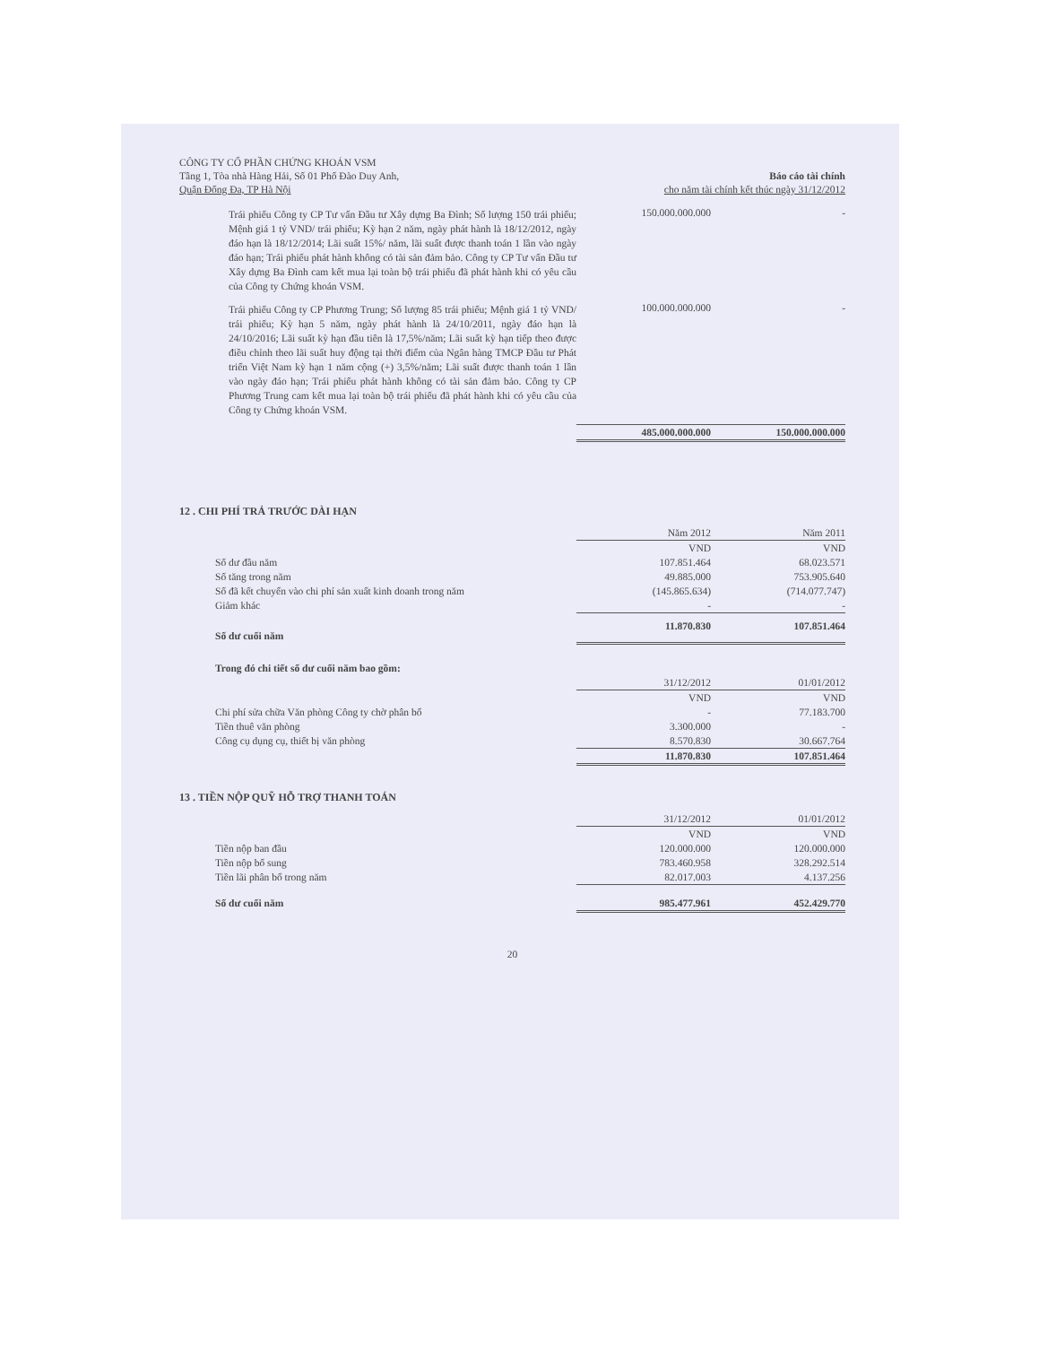CÔNG TY CỔ PHẦN CHỨNG KHOÁN VSM
Tầng 1, Tòa nhà Hàng Hải, Số 01 Phố Đào Duy Anh,
Quận Đống Đa, TP Hà Nội
Báo cáo tài chính
cho năm tài chính kết thúc ngày 31/12/2012
| Trái phiếu Công ty CP Tư vấn Đầu tư Xây dựng Ba Đình; Số lượng 150 trái phiếu; Mệnh giá 1 tỷ VND/ trái phiếu; Kỳ hạn 2 năm, ngày phát hành là 18/12/2012, ngày đáo hạn là 18/12/2014; Lãi suất 15%/ năm, lãi suất được thanh toán 1 lần vào ngày đáo hạn; Trái phiếu phát hành không có tài sản đảm bảo. Công ty CP Tư vấn Đầu tư Xây dựng Ba Đình cam kết mua lại toàn bộ trái phiếu đã phát hành khi có yêu cầu của Công ty Chứng khoán VSM. | 150.000.000.000 | - |
| Trái phiếu Công ty CP Phương Trung; Số lượng 85 trái phiếu; Mệnh giá 1 tỷ VND/ trái phiếu; Kỳ hạn 5 năm, ngày phát hành là 24/10/2011, ngày đáo hạn là 24/10/2016; Lãi suất kỳ hạn đầu tiên là 17,5%/năm; Lãi suất kỳ hạn tiếp theo được điều chỉnh theo lãi suất huy động tại thời điểm của Ngân hàng TMCP Đầu tư Phát triển Việt Nam kỳ hạn 1 năm cộng (+) 3,5%/năm; Lãi suất được thanh toán 1 lần vào ngày đáo hạn; Trái phiếu phát hành không có tài sản đảm bảo. Công ty CP Phương Trung cam kết mua lại toàn bộ trái phiếu đã phát hành khi có yêu cầu của Công ty Chứng khoán VSM. | 100.000.000.000 | - |
| | 485.000.000.000 | 150.000.000.000 |
12 . CHI PHÍ TRẢ TRƯỚC DÀI HẠN
| | Năm 2012 | Năm 2011 |
| | VND | VND |
| Số dư đầu năm | 107.851.464 | 68.023.571 |
| Số tăng trong năm | 49.885.000 | 753.905.640 |
| Số đã kết chuyển vào chi phí sản xuất kinh doanh trong năm | (145.865.634) | (714.077.747) |
| Giảm khác | - | - |
| Số dư cuối năm | 11.870.830 | 107.851.464 |
| Trong đó chi tiết số dư cuối năm bao gồm: | | |
| | 31/12/2012 | 01/01/2012 |
| | VND | VND |
| Chi phí sửa chữa Văn phòng Công ty chờ phân bổ | - | 77.183.700 |
| Tiền thuê văn phòng | 3.300.000 | - |
| Công cụ dụng cụ, thiết bị văn phòng | 8.570.830 | 30.667.764 |
| | 11.870.830 | 107.851.464 |
13 . TIỀN NỘP QUỸ HỖ TRỢ THANH TOÁN
| | 31/12/2012 | 01/01/2012 |
| | VND | VND |
| Tiền nộp ban đầu | 120.000.000 | 120.000.000 |
| Tiền nộp bổ sung | 783.460.958 | 328.292.514 |
| Tiền lãi phân bổ trong năm | 82.017.003 | 4.137.256 |
| Số dư cuối năm | 985.477.961 | 452.429.770 |
20